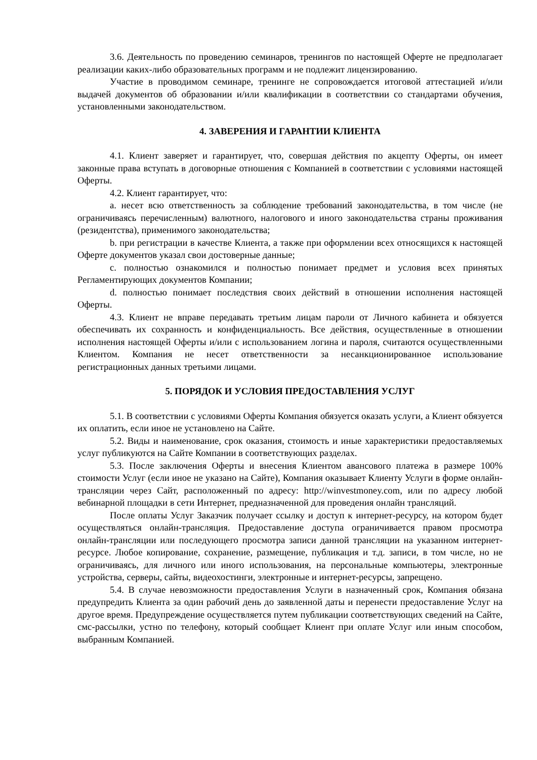3.6. Деятельность по проведению семинаров, тренингов по настоящей Оферте не предполагает реализации каких-либо образовательных программ и не подлежит лицензированию.
Участие в проводимом семинаре, тренинге не сопровождается итоговой аттестацией и/или выдачей документов об образовании и/или квалификации в соответствии со стандартами обучения, установленными законодательством.
4. ЗАВЕРЕНИЯ И ГАРАНТИИ КЛИЕНТА
4.1. Клиент заверяет и гарантирует, что, совершая действия по акцепту Оферты, он имеет законные права вступать в договорные отношения с Компанией в соответствии с условиями настоящей Оферты.
4.2. Клиент гарантирует, что:
a. несет всю ответственность за соблюдение требований законодательства, в том числе (не ограничиваясь перечисленным) валютного, налогового и иного законодательства страны проживания (резидентства), применимого законодательства;
b. при регистрации в качестве Клиента, а также при оформлении всех относящихся к настоящей Оферте документов указал свои достоверные данные;
c. полностью ознакомился и полностью понимает предмет и условия всех принятых Регламентирующих документов Компании;
d. полностью понимает последствия своих действий в отношении исполнения настоящей Оферты.
4.3. Клиент не вправе передавать третьим лицам пароли от Личного кабинета и обязуется обеспечивать их сохранность и конфиденциальность. Все действия, осуществленные в отношении исполнения настоящей Оферты и/или с использованием логина и пароля, считаются осуществленными Клиентом. Компания не несет ответственности за несанкционированное использование регистрационных данных третьими лицами.
5. ПОРЯДОК И УСЛОВИЯ ПРЕДОСТАВЛЕНИЯ УСЛУГ
5.1. В соответствии с условиями Оферты Компания обязуется оказать услуги, а Клиент обязуется их оплатить, если иное не установлено на Сайте.
5.2. Виды и наименование, срок оказания, стоимость и иные характеристики предоставляемых услуг публикуются на Сайте Компании в соответствующих разделах.
5.3. После заключения Оферты и внесения Клиентом авансового платежа в размере 100% стоимости Услуг (если иное не указано на Сайте), Компания оказывает Клиенту Услуги в форме онлайн-трансляции через Сайт, расположенный по адресу: http://winvestmoney.com, или по адресу любой вебинарной площадки в сети Интернет, предназначенной для проведения онлайн трансляций.
После оплаты Услуг Заказчик получает ссылку и доступ к интернет-ресурсу, на котором будет осуществляться онлайн-трансляция. Предоставление доступа ограничивается правом просмотра онлайн-трансляции или последующего просмотра записи данной трансляции на указанном интернет-ресурсе. Любое копирование, сохранение, размещение, публикация и т.д. записи, в том числе, но не ограничиваясь, для личного или иного использования, на персональные компьютеры, электронные устройства, серверы, сайты, видеохостинги, электронные и интернет-ресурсы, запрещено.
5.4. В случае невозможности предоставления Услуги в назначенный срок, Компания обязана предупредить Клиента за один рабочий день до заявленной даты и перенести предоставление Услуг на другое время. Предупреждение осуществляется путем публикации соответствующих сведений на Сайте, смс-рассылки, устно по телефону, который сообщает Клиент при оплате Услуг или иным способом, выбранным Компанией.